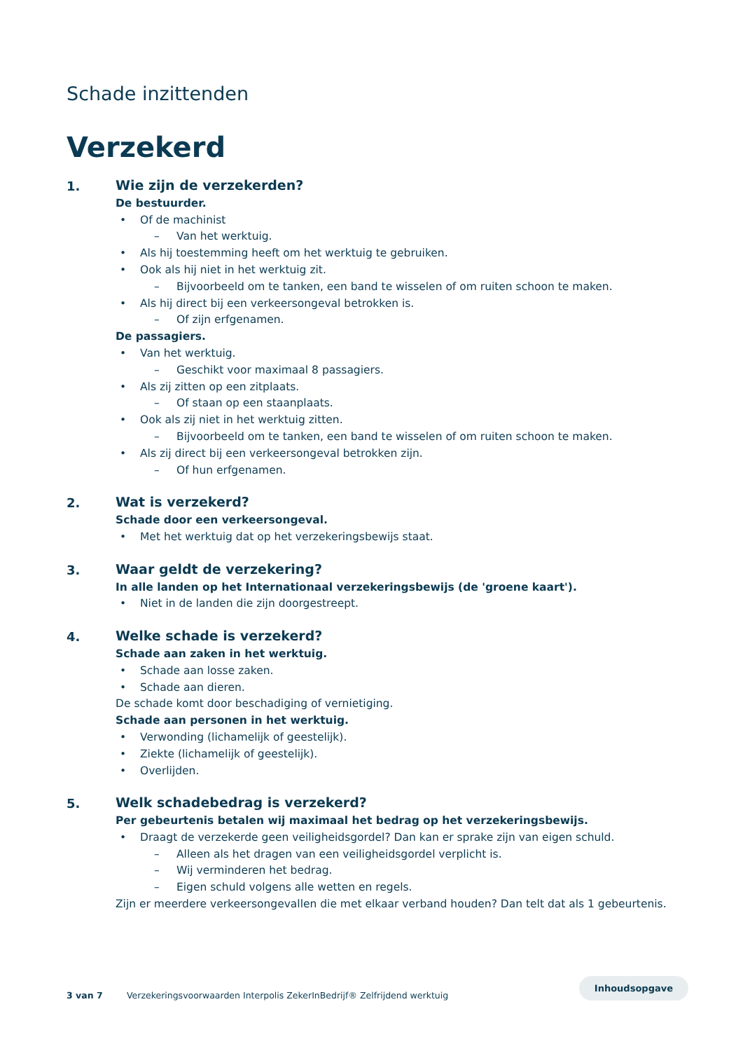Schade inzittenden
Verzekerd
1.
Wie zijn de verzekerden?
De bestuurder.
• Of de machinist
– Van het werktuig.
• Als hij toestemming heeft om het werktuig te gebruiken.
• Ook als hij niet in het werktuig zit.
– Bijvoorbeeld om te tanken, een band te wisselen of om ruiten schoon te maken.
• Als hij direct bij een verkeersongeval betrokken is.
– Of zijn erfgenamen.
De passagiers.
• Van het werktuig.
– Geschikt voor maximaal 8 passagiers.
• Als zij zitten op een zitplaats.
– Of staan op een staanplaats.
• Ook als zij niet in het werktuig zitten.
– Bijvoorbeeld om te tanken, een band te wisselen of om ruiten schoon te maken.
• Als zij direct bij een verkeersongeval betrokken zijn.
– Of hun erfgenamen.
2.
Wat is verzekerd?
Schade door een verkeersongeval.
• Met het werktuig dat op het verzekeringsbewijs staat.
3.
Waar geldt de verzekering?
In alle landen op het Internationaal verzekeringsbewijs (de 'groene kaart').
• Niet in de landen die zijn doorgestreept.
4.
Welke schade is verzekerd?
Schade aan zaken in het werktuig.
• Schade aan losse zaken.
• Schade aan dieren.
De schade komt door beschadiging of vernietiging.
Schade aan personen in het werktuig.
• Verwonding (lichamelijk of geestelijk).
• Ziekte (lichamelijk of geestelijk).
• Overlijden.
5.
Welk schadebedrag is verzekerd?
Per gebeurtenis betalen wij maximaal het bedrag op het verzekeringsbewijs.
• Draagt de verzekerde geen veiligheidsgordel? Dan kan er sprake zijn van eigen schuld.
– Alleen als het dragen van een veiligheidsgordel verplicht is.
– Wij verminderen het bedrag.
– Eigen schuld volgens alle wetten en regels.
Zijn er meerdere verkeersongevallen die met elkaar verband houden? Dan telt dat als 1 gebeurtenis.
3 van 7 Verzekeringsvoorwaarden Interpolis ZekerInBedrijf® Zelfrijdend werktuig Inhoudsopgave